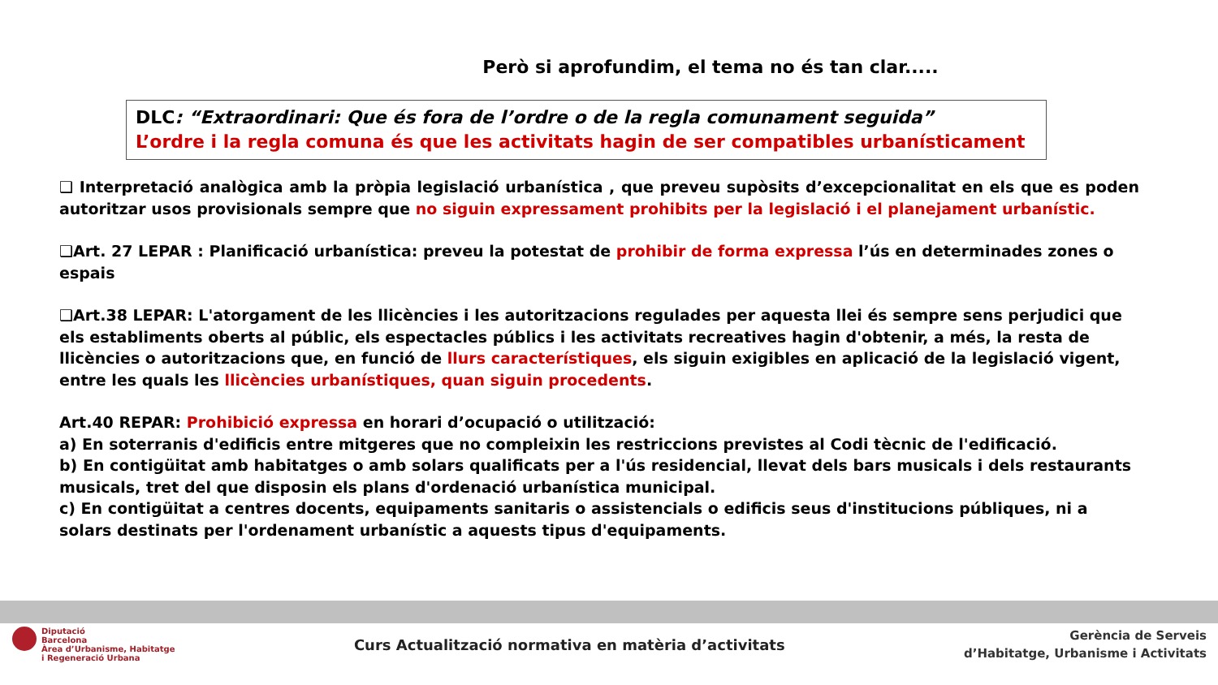Però si aprofundim, el tema no és tan clar.....
DLC: “Extraordinari: Que és fora de l’ordre o de la regla comunament seguida”
L’ordre i la regla comuna és que les activitats hagin de ser compatibles urbanísticament
❑ Interpretació analògica amb la pròpia legislació urbanística , que preveu supòsits d’excepcionalitat en els que es poden autoritzar usos provisionals sempre que no siguin expressament prohibits per la legislació i el planejament urbanístic.
❑Art. 27 LEPAR : Planificació urbanística: preveu la potestat de prohibir de forma expressa l’ús en determinades zones o espais
❑Art.38 LEPAR: L'atorgament de les llicències i les autoritzacions regulades per aquesta llei és sempre sens perjudici que els establiments oberts al públic, els espectacles públics i les activitats recreatives hagin d'obtenir, a més, la resta de llicències o autoritzacions que, en funció de llurs característiques, els siguin exigibles en aplicació de la legislació vigent, entre les quals les llicències urbanístiques, quan siguin procedents.
Art.40 REPAR: Prohibició expressa en horari d’ocupació o utilització:
a) En soterranis d'edificis entre mitgeres que no compleixin les restriccions previstes al Codi tècnic de l'edificació.
b) En contigüitat amb habitatges o amb solars qualificats per a l'ús residencial, llevat dels bars musicals i dels restaurants musicals, tret del que disposin els plans d'ordenació urbanística municipal.
c) En contigüitat a centres docents, equipaments sanitaris o assistencials o edificis seus d'institucions públiques, ni a solars destinats per l'ordenament urbanístic a aquests tipus d'equipaments.
Diputació
Barcelona
Àrea d’Urbanisme, Habitatge
i Regeneració Urbana
Curs Actualització normativa en matèria d’activitats
Gerència de Serveis
d’Habitatge, Urbanisme i Activitats